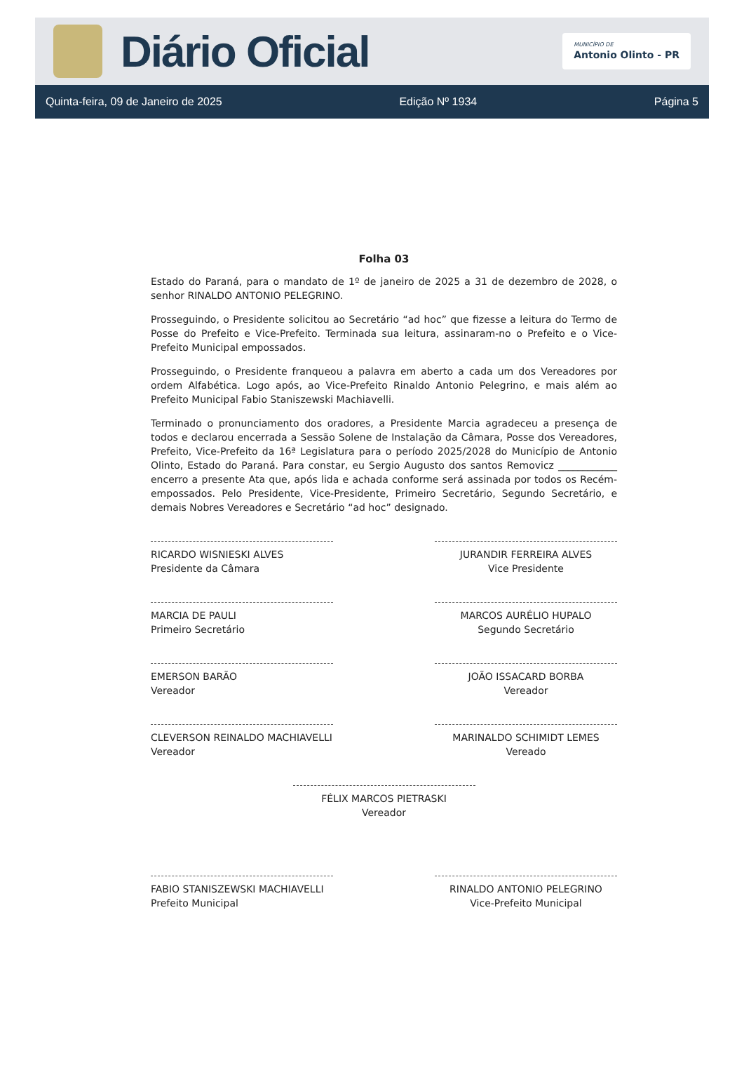Diário Oficial
MUNICÍPIO DE
Antonio Olinto - PR
Quinta-feira, 09 de Janeiro de 2025 Edição Nº 1934 Página 5
Folha 03
Estado do Paraná, para o mandato de 1º de janeiro de 2025 a 31 de dezembro de 2028, o senhor RINALDO ANTONIO PELEGRINO.
Prosseguindo, o Presidente solicitou ao Secretário “ad hoc” que fizesse a leitura do Termo de Posse do Prefeito e Vice-Prefeito. Terminada sua leitura, assinaram-no o Prefeito e o Vice-Prefeito Municipal empossados.
Prosseguindo, o Presidente franqueou a palavra em aberto a cada um dos Vereadores por ordem Alfabética. Logo após, ao Vice-Prefeito Rinaldo Antonio Pelegrino, e mais além ao Prefeito Municipal Fabio Staniszewski Machiavelli.
Terminado o pronunciamento dos oradores, a Presidente Marcia agradeceu a presença de todos e declarou encerrada a Sessão Solene de Instalação da Câmara, Posse dos Vereadores, Prefeito, Vice-Prefeito da 16ª Legislatura para o período 2025/2028 do Município de Antonio Olinto, Estado do Paraná. Para constar, eu Sergio Augusto dos santos Removicz ____________ encerro a presente Ata que, após lida e achada conforme será assinada por todos os Recém-empossados. Pelo Presidente, Vice-Presidente, Primeiro Secretário, Segundo Secretário, e demais Nobres Vereadores e Secretário “ad hoc” designado.
RICARDO WISNIESKI ALVES
Presidente da Câmara
JURANDIR FERREIRA ALVES
Vice Presidente
MARCIA DE PAULI
Primeiro Secretário
MARCOS AURÉLIO HUPALO
Segundo Secretário
EMERSON BARÃO
Vereador
JOÃO ISSACARD BORBA
Vereador
CLEVERSON REINALDO MACHIAVELLI
Vereador
MARINALDO SCHIMIDT LEMES
Vereado
FÉLIX MARCOS PIETRASKI
Vereador
FABIO STANISZEWSKI MACHIAVELLI
Prefeito Municipal
RINALDO ANTONIO PELEGRINO
Vice-Prefeito Municipal